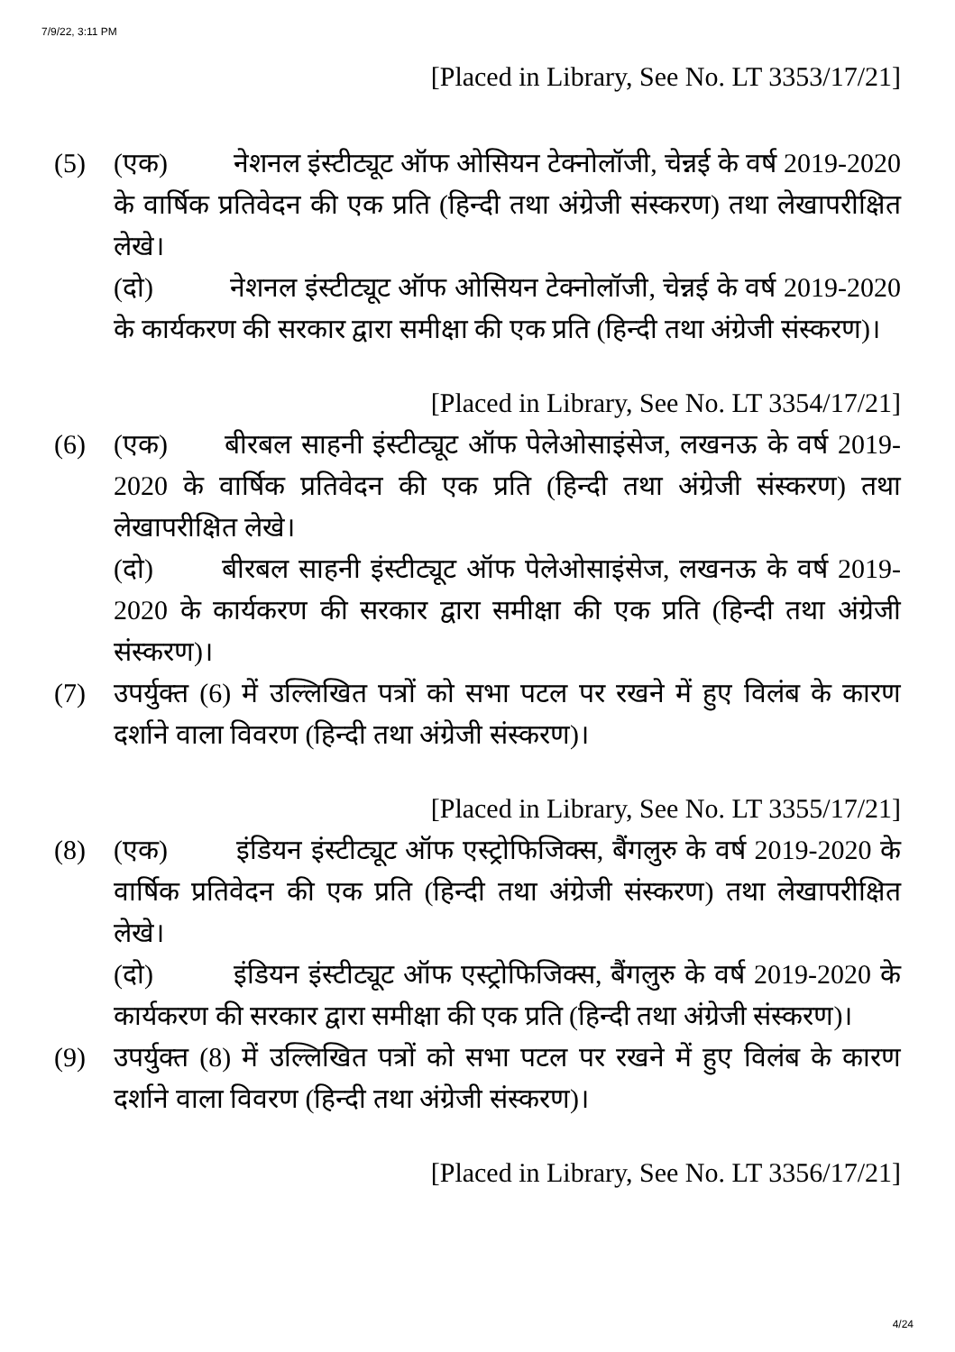7/9/22, 3:11 PM
[Placed in Library, See No. LT 3353/17/21]
(5) (एक) नेशनल इंस्टीट्यूट ऑफ ओसियन टेक्नोलॉजी, चेन्नई के वर्ष 2019-2020 के वार्षिक प्रतिवेदन की एक प्रति (हिन्दी तथा अंग्रेजी संस्करण) तथा लेखापरीक्षित लेखे।
(दो) नेशनल इंस्टीट्यूट ऑफ ओसियन टेक्नोलॉजी, चेन्नई के वर्ष 2019-2020 के कार्यकरण की सरकार द्वारा समीक्षा की एक प्रति (हिन्दी तथा अंग्रेजी संस्करण)।
[Placed in Library, See No. LT 3354/17/21]
(6) (एक) बीरबल साहनी इंस्टीट्यूट ऑफ पेलेओसाइंसेज, लखनऊ के वर्ष 2019-2020 के वार्षिक प्रतिवेदन की एक प्रति (हिन्दी तथा अंग्रेजी संस्करण) तथा लेखापरीक्षित लेखे।
(दो) बीरबल साहनी इंस्टीट्यूट ऑफ पेलेओसाइंसेज, लखनऊ के वर्ष 2019-2020 के कार्यकरण की सरकार द्वारा समीक्षा की एक प्रति (हिन्दी तथा अंग्रेजी संस्करण)।
(7) उपर्युक्त (6) में उल्लिखित पत्रों को सभा पटल पर रखने में हुए विलंब के कारण दर्शाने वाला विवरण (हिन्दी तथा अंग्रेजी संस्करण)।
[Placed in Library, See No. LT 3355/17/21]
(8) (एक) इंडियन इंस्टीट्यूट ऑफ एस्ट्रोफिजिक्स, बैंगलुरु के वर्ष 2019-2020 के वार्षिक प्रतिवेदन की एक प्रति (हिन्दी तथा अंग्रेजी संस्करण) तथा लेखापरीक्षित लेखे।
(दो) इंडियन इंस्टीट्यूट ऑफ एस्ट्रोफिजिक्स, बैंगलुरु के वर्ष 2019-2020 के कार्यकरण की सरकार द्वारा समीक्षा की एक प्रति (हिन्दी तथा अंग्रेजी संस्करण)।
(9) उपर्युक्त (8) में उल्लिखित पत्रों को सभा पटल पर रखने में हुए विलंब के कारण दर्शाने वाला विवरण (हिन्दी तथा अंग्रेजी संस्करण)।
[Placed in Library, See No. LT 3356/17/21]
4/24